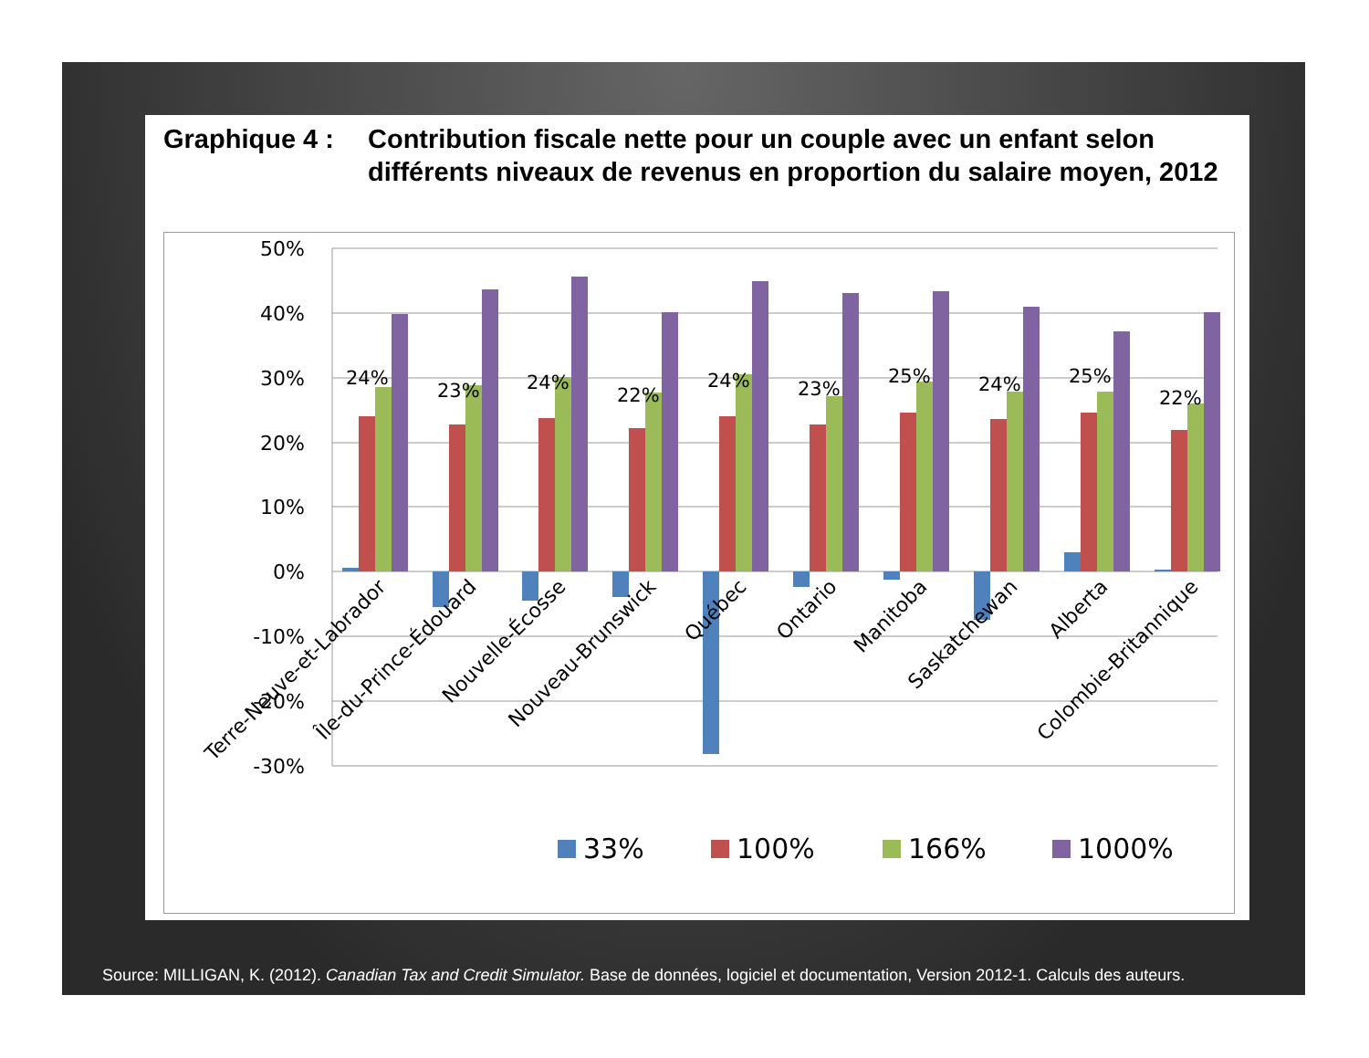Graphique 4 :
Contribution fiscale nette pour un couple avec un enfant selon différents niveaux de revenus en proportion du salaire moyen, 2012
50%
40%
30%
20%
10%
0%
-10%
-20%
-30%
24%
23%
24%
22%
24%
23%
25%
24%
25%
22%
Terre-Neuve-et-Labrador
Île-du-Prince-Édouard
Nouvelle-Écosse
Nouveau-Brunswick
Québec
Ontario
Manitoba
Saskatchewan
Alberta
Colombie-Britannique
33%
100%
166%
1000%
Source: MILLIGAN, K. (2012). Canadian Tax and Credit Simulator. Base de données, logiciel et documentation, Version 2012-1. Calculs des auteurs.